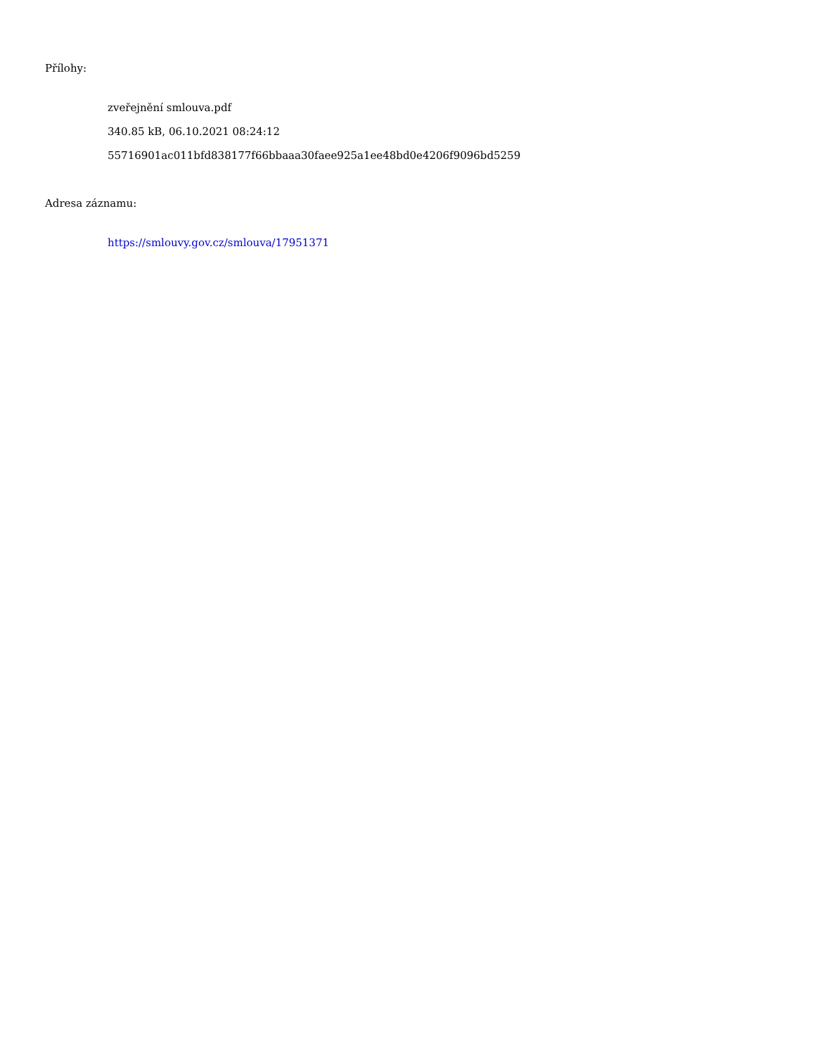Přílohy:
zveřejnění smlouva.pdf
340.85 kB, 06.10.2021 08:24:12
55716901ac011bfd838177f66bbaaa30faee925a1ee48bd0e4206f9096bd5259
Adresa záznamu:
https://smlouvy.gov.cz/smlouva/17951371